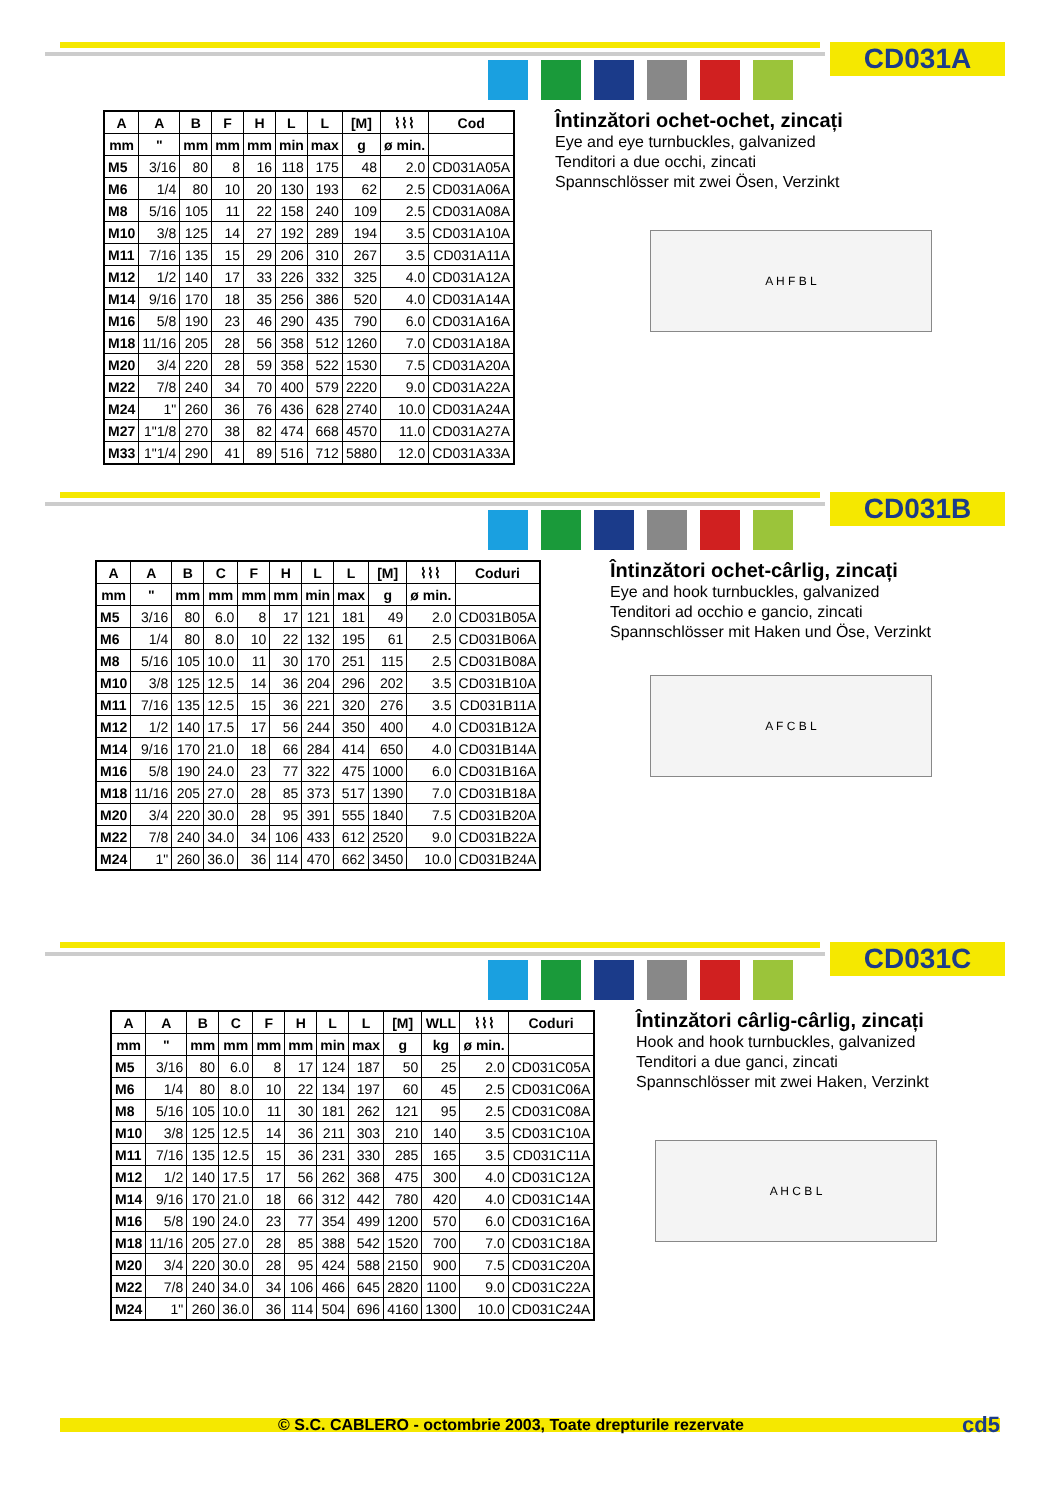CD031A
| A | A | B | F | H | L | L | [M] | ⌇⌇⌇ | Cod |
| --- | --- | --- | --- | --- | --- | --- | --- | --- | --- |
| mm | " | mm | mm | mm | min | max | g | ø min. | |
| M5 | 3/16 | 80 | 8 | 16 | 118 | 175 | 48 | 2.0 | CD031A05A |
| M6 | 1/4 | 80 | 10 | 20 | 130 | 193 | 62 | 2.5 | CD031A06A |
| M8 | 5/16 | 105 | 11 | 22 | 158 | 240 | 109 | 2.5 | CD031A08A |
| M10 | 3/8 | 125 | 14 | 27 | 192 | 289 | 194 | 3.5 | CD031A10A |
| M11 | 7/16 | 135 | 15 | 29 | 206 | 310 | 267 | 3.5 | CD031A11A |
| M12 | 1/2 | 140 | 17 | 33 | 226 | 332 | 325 | 4.0 | CD031A12A |
| M14 | 9/16 | 170 | 18 | 35 | 256 | 386 | 520 | 4.0 | CD031A14A |
| M16 | 5/8 | 190 | 23 | 46 | 290 | 435 | 790 | 6.0 | CD031A16A |
| M18 | 11/16 | 205 | 28 | 56 | 358 | 512 | 1260 | 7.0 | CD031A18A |
| M20 | 3/4 | 220 | 28 | 59 | 358 | 522 | 1530 | 7.5 | CD031A20A |
| M22 | 7/8 | 240 | 34 | 70 | 400 | 579 | 2220 | 9.0 | CD031A22A |
| M24 | 1" | 260 | 36 | 76 | 436 | 628 | 2740 | 10.0 | CD031A24A |
| M27 | 1"1/8 | 270 | 38 | 82 | 474 | 668 | 4570 | 11.0 | CD031A27A |
| M33 | 1"1/4 | 290 | 41 | 89 | 516 | 712 | 5880 | 12.0 | CD031A33A |
Întinzători ochet-ochet, zincați
Eye and eye turnbuckles, galvanized
Tenditori a due occhi, zincati
Spannschlösser mit zwei Ösen, Verzinkt
A H F B L
CD031B
| A | A | B | C | F | H | L | L | [M] | ⌇⌇⌇ | Coduri |
| --- | --- | --- | --- | --- | --- | --- | --- | --- | --- | --- |
| mm | " | mm | mm | mm | mm | min | max | g | ø min. | |
| M5 | 3/16 | 80 | 6.0 | 8 | 17 | 121 | 181 | 49 | 2.0 | CD031B05A |
| M6 | 1/4 | 80 | 8.0 | 10 | 22 | 132 | 195 | 61 | 2.5 | CD031B06A |
| M8 | 5/16 | 105 | 10.0 | 11 | 30 | 170 | 251 | 115 | 2.5 | CD031B08A |
| M10 | 3/8 | 125 | 12.5 | 14 | 36 | 204 | 296 | 202 | 3.5 | CD031B10A |
| M11 | 7/16 | 135 | 12.5 | 15 | 36 | 221 | 320 | 276 | 3.5 | CD031B11A |
| M12 | 1/2 | 140 | 17.5 | 17 | 56 | 244 | 350 | 400 | 4.0 | CD031B12A |
| M14 | 9/16 | 170 | 21.0 | 18 | 66 | 284 | 414 | 650 | 4.0 | CD031B14A |
| M16 | 5/8 | 190 | 24.0 | 23 | 77 | 322 | 475 | 1000 | 6.0 | CD031B16A |
| M18 | 11/16 | 205 | 27.0 | 28 | 85 | 373 | 517 | 1390 | 7.0 | CD031B18A |
| M20 | 3/4 | 220 | 30.0 | 28 | 95 | 391 | 555 | 1840 | 7.5 | CD031B20A |
| M22 | 7/8 | 240 | 34.0 | 34 | 106 | 433 | 612 | 2520 | 9.0 | CD031B22A |
| M24 | 1" | 260 | 36.0 | 36 | 114 | 470 | 662 | 3450 | 10.0 | CD031B24A |
Întinzători ochet-cârlig, zincați
Eye and hook turnbuckles, galvanized
Tenditori ad occhio e gancio, zincati
Spannschlösser mit Haken und Öse, Verzinkt
A F C B L
CD031C
| A | A | B | C | F | H | L | L | [M] | WLL | ⌇⌇⌇ | Coduri |
| --- | --- | --- | --- | --- | --- | --- | --- | --- | --- | --- | --- |
| mm | " | mm | mm | mm | mm | min | max | g | kg | ø min. | |
| M5 | 3/16 | 80 | 6.0 | 8 | 17 | 124 | 187 | 50 | 25 | 2.0 | CD031C05A |
| M6 | 1/4 | 80 | 8.0 | 10 | 22 | 134 | 197 | 60 | 45 | 2.5 | CD031C06A |
| M8 | 5/16 | 105 | 10.0 | 11 | 30 | 181 | 262 | 121 | 95 | 2.5 | CD031C08A |
| M10 | 3/8 | 125 | 12.5 | 14 | 36 | 211 | 303 | 210 | 140 | 3.5 | CD031C10A |
| M11 | 7/16 | 135 | 12.5 | 15 | 36 | 231 | 330 | 285 | 165 | 3.5 | CD031C11A |
| M12 | 1/2 | 140 | 17.5 | 17 | 56 | 262 | 368 | 475 | 300 | 4.0 | CD031C12A |
| M14 | 9/16 | 170 | 21.0 | 18 | 66 | 312 | 442 | 780 | 420 | 4.0 | CD031C14A |
| M16 | 5/8 | 190 | 24.0 | 23 | 77 | 354 | 499 | 1200 | 570 | 6.0 | CD031C16A |
| M18 | 11/16 | 205 | 27.0 | 28 | 85 | 388 | 542 | 1520 | 700 | 7.0 | CD031C18A |
| M20 | 3/4 | 220 | 30.0 | 28 | 95 | 424 | 588 | 2150 | 900 | 7.5 | CD031C20A |
| M22 | 7/8 | 240 | 34.0 | 34 | 106 | 466 | 645 | 2820 | 1100 | 9.0 | CD031C22A |
| M24 | 1" | 260 | 36.0 | 36 | 114 | 504 | 696 | 4160 | 1300 | 10.0 | CD031C24A |
Întinzători cârlig-cârlig, zincați
Hook and hook turnbuckles, galvanized
Tenditori a due ganci, zincati
Spannschlösser mit zwei Haken, Verzinkt
A H C B L
© S.C. CABLERO - octombrie 2003, Toate drepturile rezervate cd5